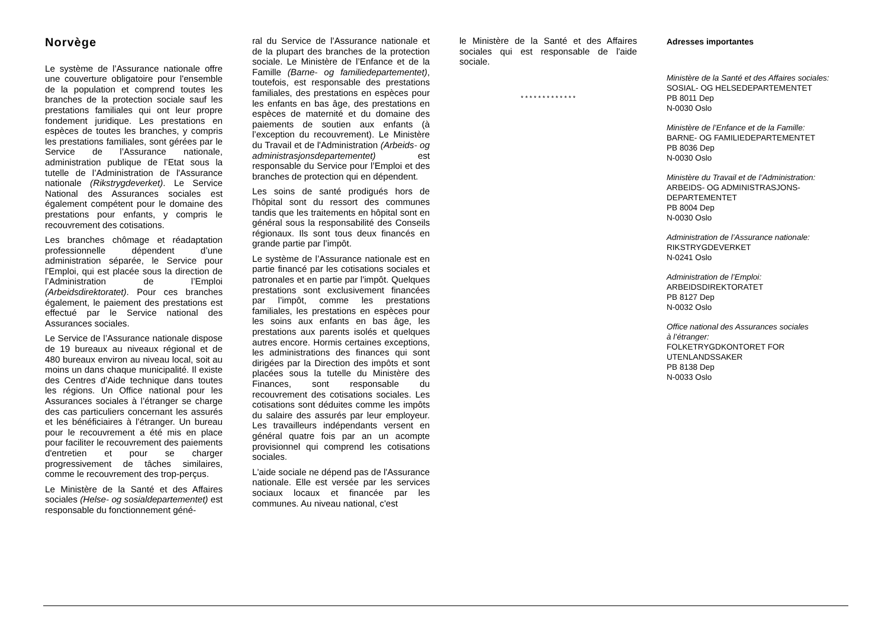Norvège
Le système de l’Assurance nationale offre une couverture obligatoire pour l'ensemble de la population et comprend toutes les branches de la protection sociale sauf les prestations familiales qui ont leur propre fondement juridique. Les prestations en espèces de toutes les branches, y compris les prestations familiales, sont gérées par le Service de l’Assurance nationale, administration publique de l’Etat sous la tutelle de l’Administration de l'Assurance nationale (Rikstrygdeverket). Le Service National des Assurances sociales est également compétent pour le domaine des prestations pour enfants, y compris le recouvrement des cotisations.
Les branches chômage et réadaptation professionnelle dépendent d’une administration séparée, le Service pour l'Emploi, qui est placée sous la direction de l’Administration de l’Emploi (Arbeidsdirektoratet). Pour ces branches également, le paiement des prestations est effectué par le Service national des Assurances sociales.
Le Service de l’Assurance nationale dispose de 19 bureaux au niveaux régional et de 480 bureaux environ au niveau local, soit au moins un dans chaque municipalité. Il existe des Centres d’Aide technique dans toutes les régions. Un Office national pour les Assurances sociales à l’étranger se charge des cas particuliers concernant les assurés et les bénéficiaires à l’étranger. Un bureau pour le recouvrement a été mis en place pour faciliter le recouvrement des paiements d'entretien et pour se charger progressivement de tâches similaires, comme le recouvrement des trop-perçus.
Le Ministère de la Santé et des Affaires sociales (Helse- og sosialdepartementet) est responsable du fonctionnement géné-
ral du Service de l’Assurance nationale et de la plupart des branches de la protection sociale. Le Ministère de l’Enfance et de la Famille (Barne- og familiedepartementet), toutefois, est responsable des prestations familiales, des prestations en espèces pour les enfants en bas âge, des prestations en espèces de maternité et du domaine des paiements de soutien aux enfants (à l’exception du recouvrement). Le Ministère du Travail et de l'Administration (Arbeids- og administrasjonsdepartementet) est responsable du Service pour l’Emploi et des branches de protection qui en dépendent.
Les soins de santé prodigués hors de l'hôpital sont du ressort des communes tandis que les traitements en hôpital sont en général sous la responsabilité des Conseils régionaux. Ils sont tous deux financés en grande partie par l’impôt.
Le système de l’Assurance nationale est en partie financé par les cotisations sociales et patronales et en partie par l'impôt. Quelques prestations sont exclusivement financées par l’impôt, comme les prestations familiales, les prestations en espèces pour les soins aux enfants en bas âge, les prestations aux parents isolés et quelques autres encore. Hormis certaines exceptions, les administrations des finances qui sont dirigées par la Direction des impôts et sont placées sous la tutelle du Ministère des Finances, sont responsable du recouvrement des cotisations sociales. Les cotisations sont déduites comme les impôts du salaire des assurés par leur employeur. Les travailleurs indépendants versent en général quatre fois par an un acompte provisionnel qui comprend les cotisations sociales.
L'aide sociale ne dépend pas de l'Assurance nationale. Elle est versée par les services sociaux locaux et financée par les communes. Au niveau national, c'est
le Ministère de la Santé et des Affaires sociales qui est responsable de l'aide sociale.
* * * * * * * * * * * * *
Adresses importantes
Ministère de la Santé et des Affaires sociales:
SOSIAL- OG HELSEDEPARTEMENTET
PB 8011 Dep
N-0030 Oslo
Ministère de l’Enfance et de la Famille:
BARNE- OG FAMILIEDEPARTEMENTET
PB 8036 Dep
N-0030 Oslo
Ministère du Travail et de l’Administration:
ARBEIDS- OG ADMINISTRASJONS-
DEPARTEMENTET
PB 8004 Dep
N-0030 Oslo
Administration de l’Assurance nationale:
RIKSTRYGDEVERKET
N-0241 Oslo
Administration de l’Emploi:
ARBEIDSDIREKTORATET
PB 8127 Dep
N-0032 Oslo
Office national des Assurances sociales
à l’étranger:
FOLKETRYGDKONTORET FOR
UTENLANDSSAKER
PB 8138 Dep
N-0033 Oslo